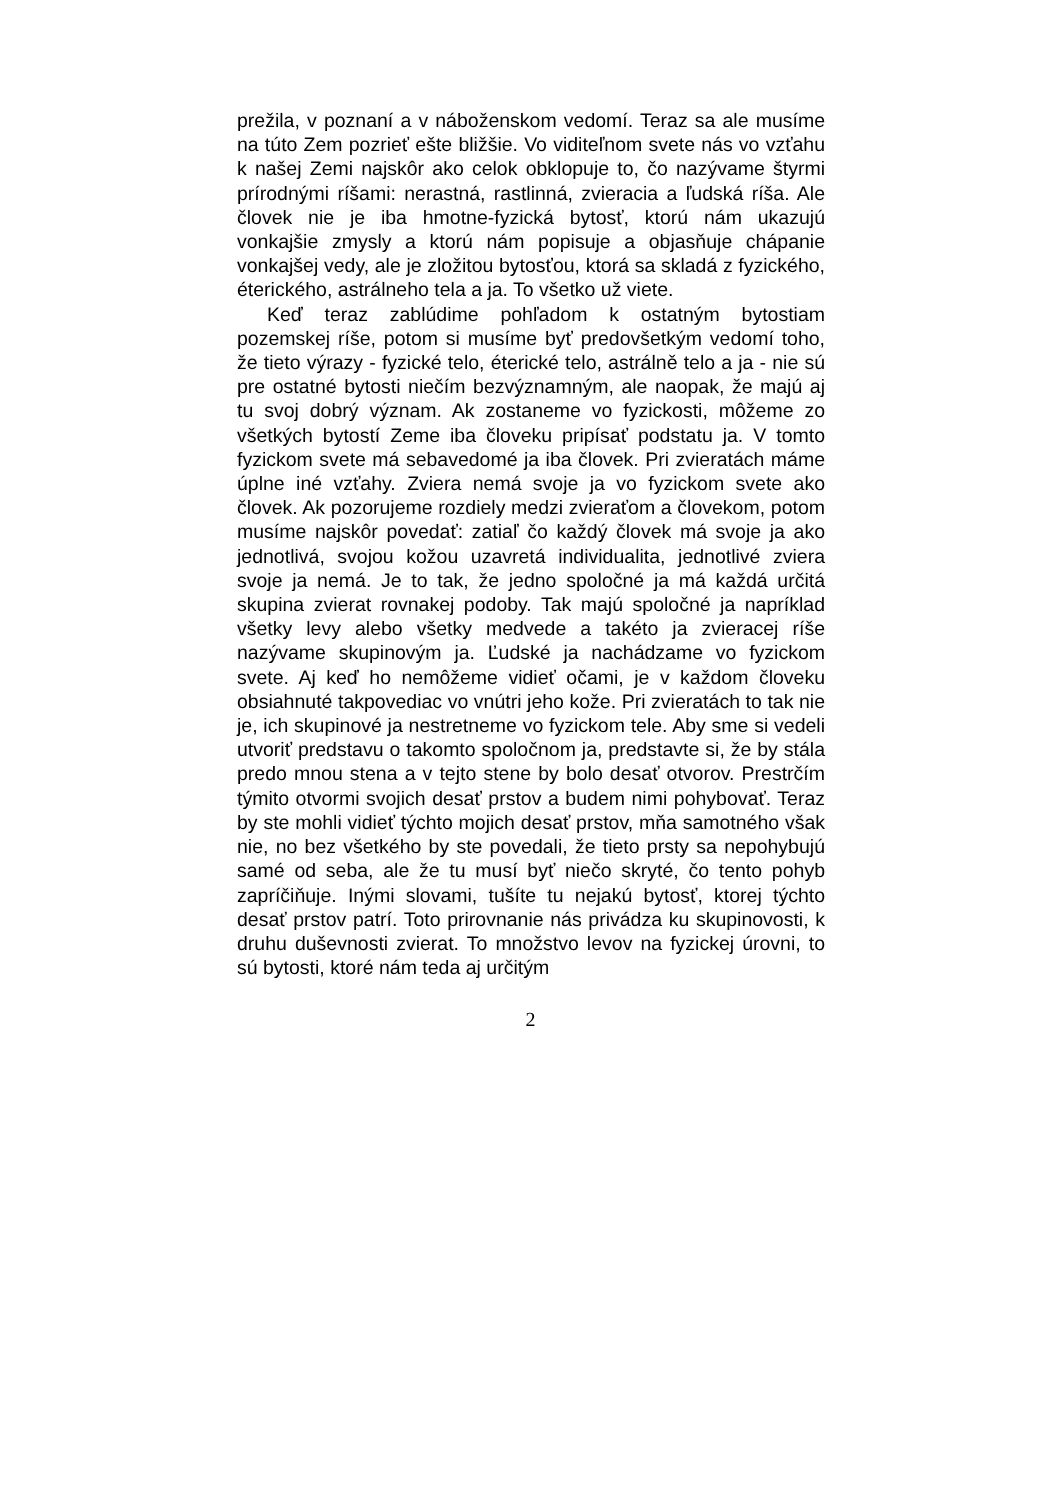prežila, v poznaní a v náboženskom vedomí. Teraz sa ale musíme na túto Zem pozrieť ešte bližšie. Vo viditeľnom svete nás vo vzťahu k našej Zemi najskôr ako celok obklopuje to, čo nazývame štyrmi prírodnými ríšami: nerastná, rastlinná, zvieracia a ľudská ríša. Ale človek nie je iba hmotne-fyzická bytosť, ktorú nám ukazujú vonkajšie zmysly a ktorú nám popisuje a objasňuje chápanie vonkajšej vedy, ale je zložitou bytosťou, ktorá sa skladá z fyzického, éterického, astrálneho tela a ja. To všetko už viete.
Keď teraz zablúdime pohľadom k ostatným bytostiam pozemskej ríše, potom si musíme byť predovšetkým vedomí toho, že tieto výrazy - fyzické telo, éterické telo, astrálně telo a ja - nie sú pre ostatné bytosti niečím bezvýznamným, ale naopak, že majú aj tu svoj dobrý význam. Ak zostaneme vo fyzickosti, môžeme zo všetkých bytostí Zeme iba človeku pripísať podstatu ja. V tomto fyzickom svete má sebavedomé ja iba človek. Pri zvieratách máme úplne iné vzťahy. Zviera nemá svoje ja vo fyzickom svete ako človek. Ak pozorujeme rozdiely medzi zvieraťom a človekom, potom musíme najskôr povedať: zatiaľ čo každý človek má svoje ja ako jednotlivá, svojou kožou uzavretá individualita, jednotlivé zviera svoje ja nemá. Je to tak, že jedno spoločné ja má každá určitá skupina zvierat rovnakej podoby. Tak majú spoločné ja napríklad všetky levy alebo všetky medvede a takéto ja zvieracej ríše nazývame skupinovým ja. Ľudské ja nachádzame vo fyzickom svete. Aj keď ho nemôžeme vidieť očami, je v každom človeku obsiahnuté takpovediac vo vnútri jeho kože. Pri zvieratách to tak nie je, ich skupinové ja nestretneme vo fyzickom tele. Aby sme si vedeli utvoriť predstavu o takomto spoločnom ja, predstavte si, že by stála predo mnou stena a v tejto stene by bolo desať otvorov. Prestrčím týmito otvormi svojich desať prstov a budem nimi pohybovať. Teraz by ste mohli vidieť týchto mojich desať prstov, mňa samotného však nie, no bez všetkého by ste povedali, že tieto prsty sa nepohybujú samé od seba, ale že tu musí byť niečo skryté, čo tento pohyb zapríčiňuje. Inými slovami, tušíte tu nejakú bytosť, ktorej týchto desať prstov patrí. Toto prirovnanie nás privádza ku skupinovosti, k druhu duševnosti zvierat. To množstvo levov na fyzickej úrovni, to sú bytosti, ktoré nám teda aj určitým
2